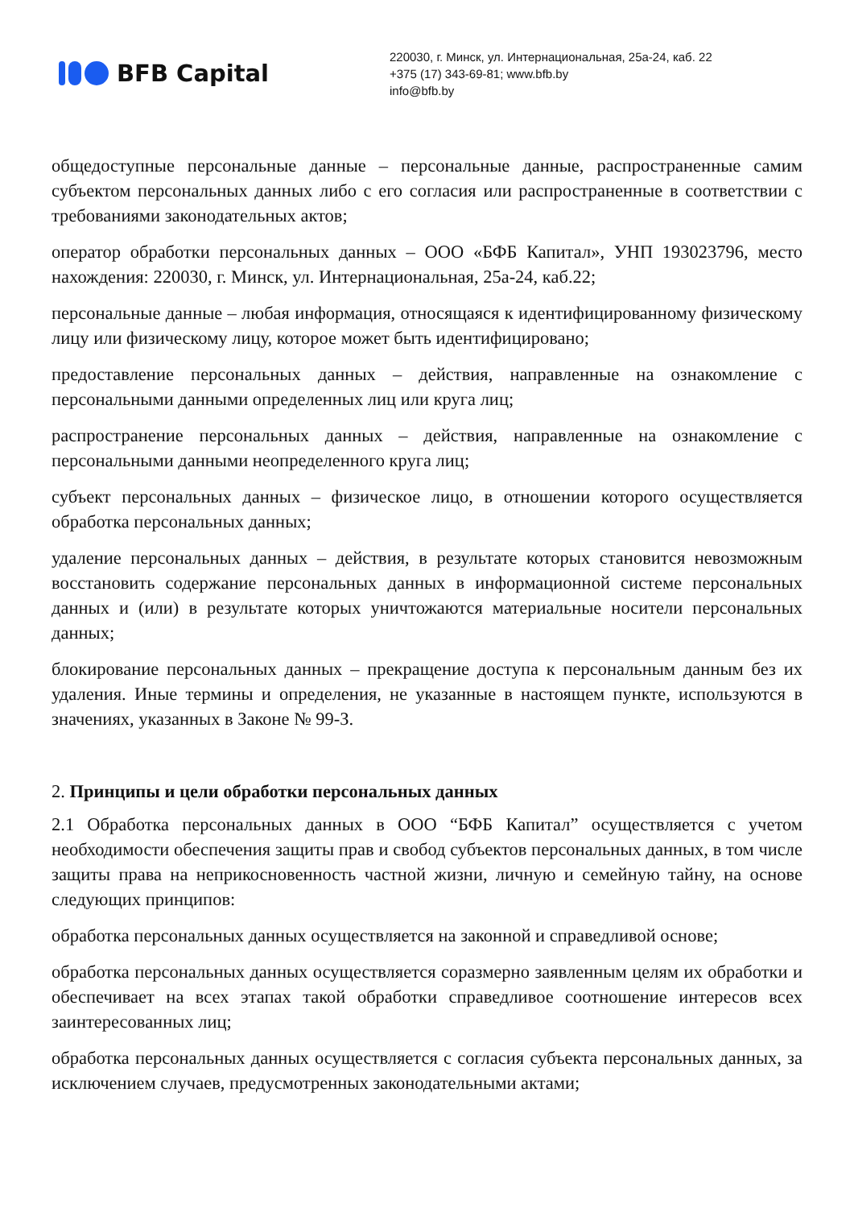BFB Capital
220030, г. Минск, ул. Интернациональная, 25а-24, каб. 22
+375 (17) 343-69-81; www.bfb.by
info@bfb.by
общедоступные персональные данные – персональные данные, распространенные самим субъектом персональных данных либо с его согласия или распространенные в соответствии с требованиями законодательных актов;
оператор обработки персональных данных – ООО «БФБ Капитал», УНП 193023796, место нахождения: 220030, г. Минск, ул. Интернациональная, 25а-24, каб.22;
персональные данные – любая информация, относящаяся к идентифицированному физическому лицу или физическому лицу, которое может быть идентифицировано;
предоставление персональных данных – действия, направленные на ознакомление с персональными данными определенных лиц или круга лиц;
распространение персональных данных – действия, направленные на ознакомление с персональными данными неопределенного круга лиц;
субъект персональных данных – физическое лицо, в отношении которого осуществляется обработка персональных данных;
удаление персональных данных – действия, в результате которых становится невозможным восстановить содержание персональных данных в информационной системе персональных данных и (или) в результате которых уничтожаются материальные носители персональных данных;
блокирование персональных данных – прекращение доступа к персональным данным без их удаления. Иные термины и определения, не указанные в настоящем пункте, используются в значениях, указанных в Законе № 99-З.
2. Принципы и цели обработки персональных данных
2.1 Обработка персональных данных в ООО “БФБ Капитал” осуществляется с учетом необходимости обеспечения защиты прав и свобод субъектов персональных данных, в том числе защиты права на неприкосновенность частной жизни, личную и семейную тайну, на основе следующих принципов:
обработка персональных данных осуществляется на законной и справедливой основе;
обработка персональных данных осуществляется соразмерно заявленным целям их обработки и обеспечивает на всех этапах такой обработки справедливое соотношение интересов всех заинтересованных лиц;
обработка персональных данных осуществляется с согласия субъекта персональных данных, за исключением случаев, предусмотренных законодательными актами;